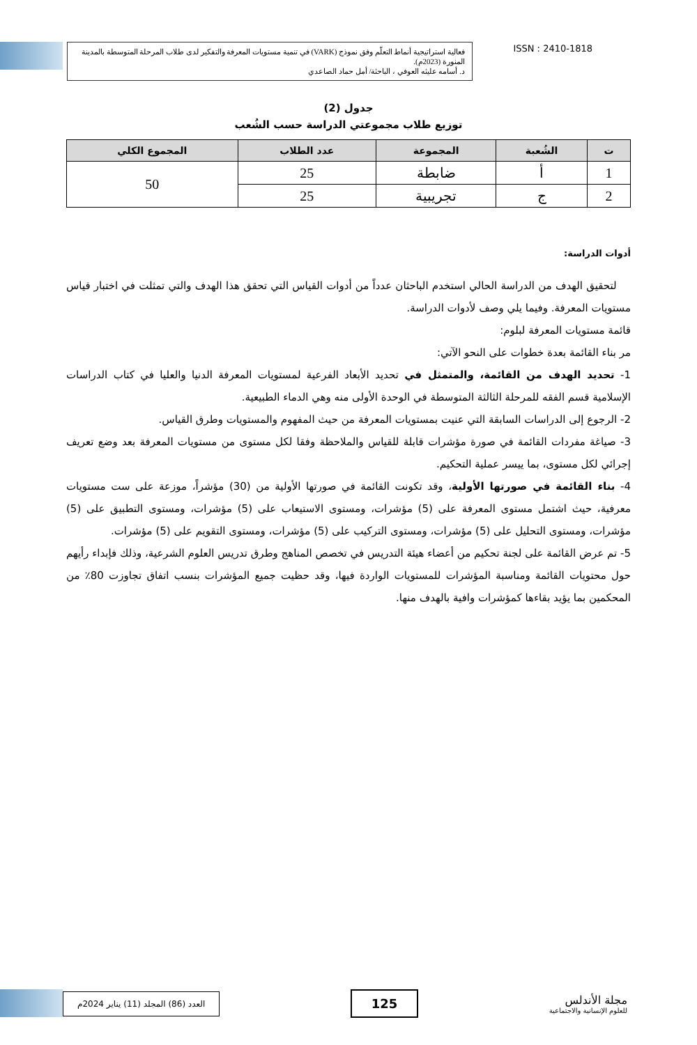فعالية استراتيجية أنماط التعلّم وفق نموذج (VARK) في تنمية مستويات المعرفة والتفكير لدى طلاب المرحلة المتوسطة بالمدينة المنورة (2023م).
د. أسامه عليثه العوفي ، الباحثة/ أمل حماد الصاعدي
ISSN : 2410-1818
جدول (2)
توزيع طلاب مجموعتي الدراسة حسب الشُعب
| ت | الشُعبة | المجموعة | عدد الطلاب | المجموع الكلي |
| --- | --- | --- | --- | --- |
| 1 | أ | ضابطة | 25 | 50 |
| 2 | ج | تجريبية | 25 | |
أدوات الدراسة:
لتحقيق الهدف من الدراسة الحالي استخدم الباحثان عدداً من أدوات القياس التي تحقق هذا الهدف والتي تمثلت في اختبار قياس مستويات المعرفة. وفيما يلي وصف لأدوات الدراسة.
قائمة مستويات المعرفة لبلوم:
مر بناء القائمة بعدة خطوات على النحو الآتي:
1- تحديد الهدف من القائمة، والمتمثل في تحديد الأبعاد الفرعية لمستويات المعرفة الدنيا والعليا في كتاب الدراسات الإسلامية قسم الفقه للمرحلة الثالثة المتوسطة في الوحدة الأولى منه وهي الدماء الطبيعية.
2- الرجوع إلى الدراسات السابقة التي عنيت بمستويات المعرفة من حيث المفهوم والمستويات وطرق القياس.
3- صياغة مفردات القائمة في صورة مؤشرات قابلة للقياس والملاحظة وفقا لكل مستوى من مستويات المعرفة بعد وضع تعريف إجرائي لكل مستوى، بما ييسر عملية التحكيم.
4- بناء القائمة في صورتها الأولية، وقد تكونت القائمة في صورتها الأولية من (30) مؤشراً، موزعة على ست مستويات معرفية، حيث اشتمل مستوى المعرفة على (5) مؤشرات، ومستوى الاستيعاب على (5) مؤشرات، ومستوى التطبيق على (5) مؤشرات، ومستوى التحليل على (5) مؤشرات، ومستوى التركيب على (5) مؤشرات، ومستوى التقويم على (5) مؤشرات.
5- تم عرض القائمة على لجنة تحكيم من أعضاء هيئة التدريس في تخصص المناهج وطرق تدريس العلوم الشرعية، وذلك فإبداء رأيهم حول محتويات القائمة ومناسبة المؤشرات للمستويات الواردة فيها، وقد حظيت جميع المؤشرات بنسب اتفاق تجاوزت 80٪ من المحكمين بما يؤيد بقاءها كمؤشرات وافية بالهدف منها.
العدد (86) المجلد (11) يناير 2024م
125
مجلة الأندلس
للعلوم الإنسانية والاجتماعية